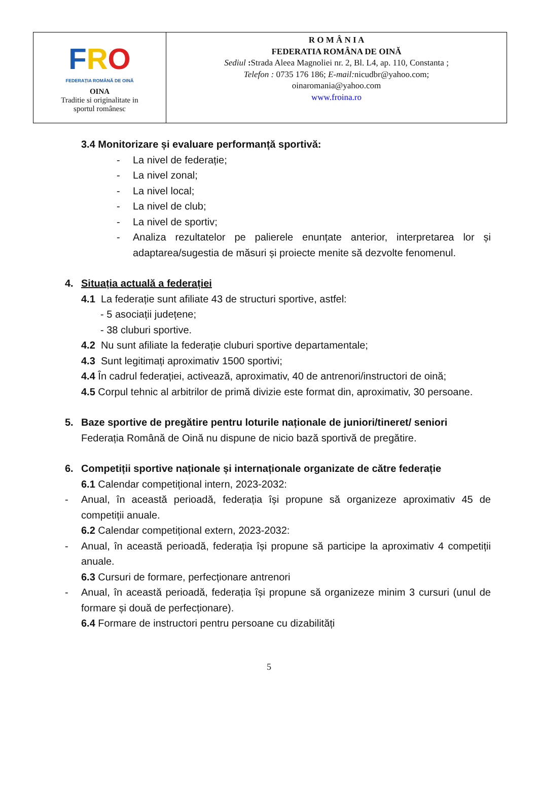FRO
FEDERAȚIA ROMÂNĂ DE OINĂ
OINA
Traditie si originalitate in
sportul românesc
R O M Â N I A
FEDERATIA ROMÂNA DE OINĂ
Sediul : Strada Aleea Magnoliei nr. 2, Bl. L4, ap. 110, Constanta ;
Telefon : 0735 176 186; E-mail: nicudbr@yahoo.com;
oinaromania@yahoo.com
www.froina.ro
3.4 Monitorizare și evaluare performanță sportivă:
- La nivel de federație;
- La nivel zonal;
- La nivel local;
- La nivel de club;
- La nivel de sportiv;
- Analiza rezultatelor pe palierele enunțate anterior, interpretarea lor și adaptarea/sugestia de măsuri și proiecte menite să dezvolte fenomenul.
4. Situația actuală a federației
4.1 La federație sunt afiliate 43 de structuri sportive, astfel:
- 5 asociații județene;
- 38 cluburi sportive.
4.2 Nu sunt afiliate la federație cluburi sportive departamentale;
4.3 Sunt legitimați aproximativ 1500 sportivi;
4.4 În cadrul federației, activează, aproximativ, 40 de antrenori/instructori de oină;
4.5 Corpul tehnic al arbitrilor de primă divizie este format din, aproximativ, 30 persoane.
5. Baze sportive de pregătire pentru loturile naționale de juniori/tineret/ seniori
Federația Română de Oină nu dispune de nicio bază sportivă de pregătire.
6. Competiții sportive naționale și internaționale organizate de către federație
6.1 Calendar competițional intern, 2023-2032:
- Anual, în această perioadă, federația își propune să organizeze aproximativ 45 de competiții anuale.
6.2 Calendar competițional extern, 2023-2032:
- Anual, în această perioadă, federația își propune să participe la aproximativ 4 competiții anuale.
6.3 Cursuri de formare, perfecționare antrenori
- Anual, în această perioadă, federația își propune să organizeze minim 3 cursuri (unul de formare și două de perfecționare).
6.4 Formare de instructori pentru persoane cu dizabilități
5